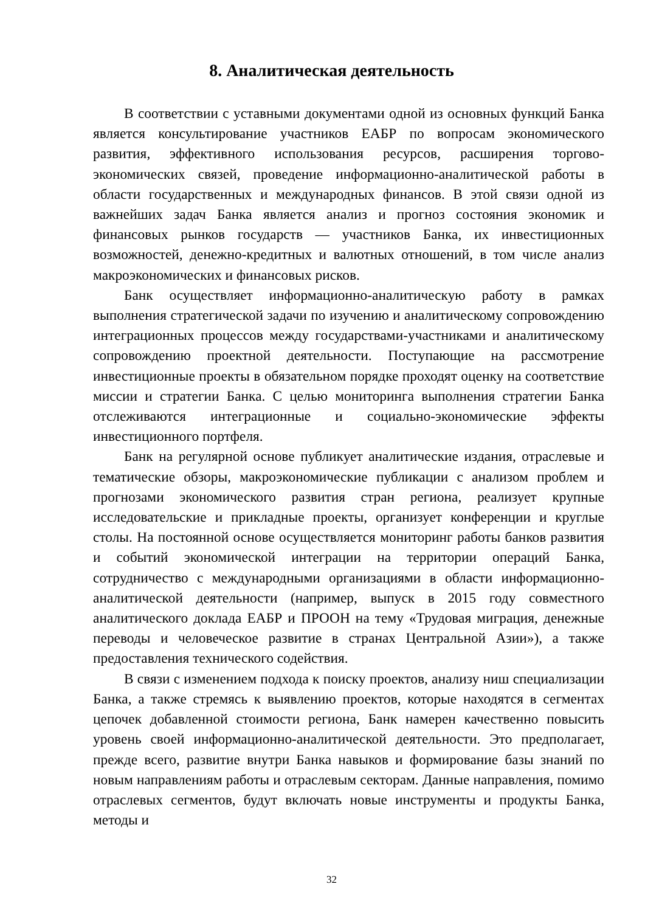8. Аналитическая деятельность
В соответствии с уставными документами одной из основных функций Банка является консультирование участников ЕАБР по вопросам экономического развития, эффективного использования ресурсов, расширения торгово-экономических связей, проведение информационно-аналитической работы в области государственных и международных финансов. В этой связи одной из важнейших задач Банка является анализ и прогноз состояния экономик и финансовых рынков государств — участников Банка, их инвестиционных возможностей, денежно-кредитных и валютных отношений, в том числе анализ макроэкономических и финансовых рисков.
Банк осуществляет информационно-аналитическую работу в рамках выполнения стратегической задачи по изучению и аналитическому сопровождению интеграционных процессов между государствами-участниками и аналитическому сопровождению проектной деятельности. Поступающие на рассмотрение инвестиционные проекты в обязательном порядке проходят оценку на соответствие миссии и стратегии Банка. С целью мониторинга выполнения стратегии Банка отслеживаются интеграционные и социально-экономические эффекты инвестиционного портфеля.
Банк на регулярной основе публикует аналитические издания, отраслевые и тематические обзоры, макроэкономические публикации с анализом проблем и прогнозами экономического развития стран региона, реализует крупные исследовательские и прикладные проекты, организует конференции и круглые столы. На постоянной основе осуществляется мониторинг работы банков развития и событий экономической интеграции на территории операций Банка, сотрудничество с международными организациями в области информационно-аналитической деятельности (например, выпуск в 2015 году совместного аналитического доклада ЕАБР и ПРООН на тему «Трудовая миграция, денежные переводы и человеческое развитие в странах Центральной Азии»), а также предоставления технического содействия.
В связи с изменением подхода к поиску проектов, анализу ниш специализации Банка, а также стремясь к выявлению проектов, которые находятся в сегментах цепочек добавленной стоимости региона, Банк намерен качественно повысить уровень своей информационно-аналитической деятельности. Это предполагает, прежде всего, развитие внутри Банка навыков и формирование базы знаний по новым направлениям работы и отраслевым секторам. Данные направления, помимо отраслевых сегментов, будут включать новые инструменты и продукты Банка, методы и
32